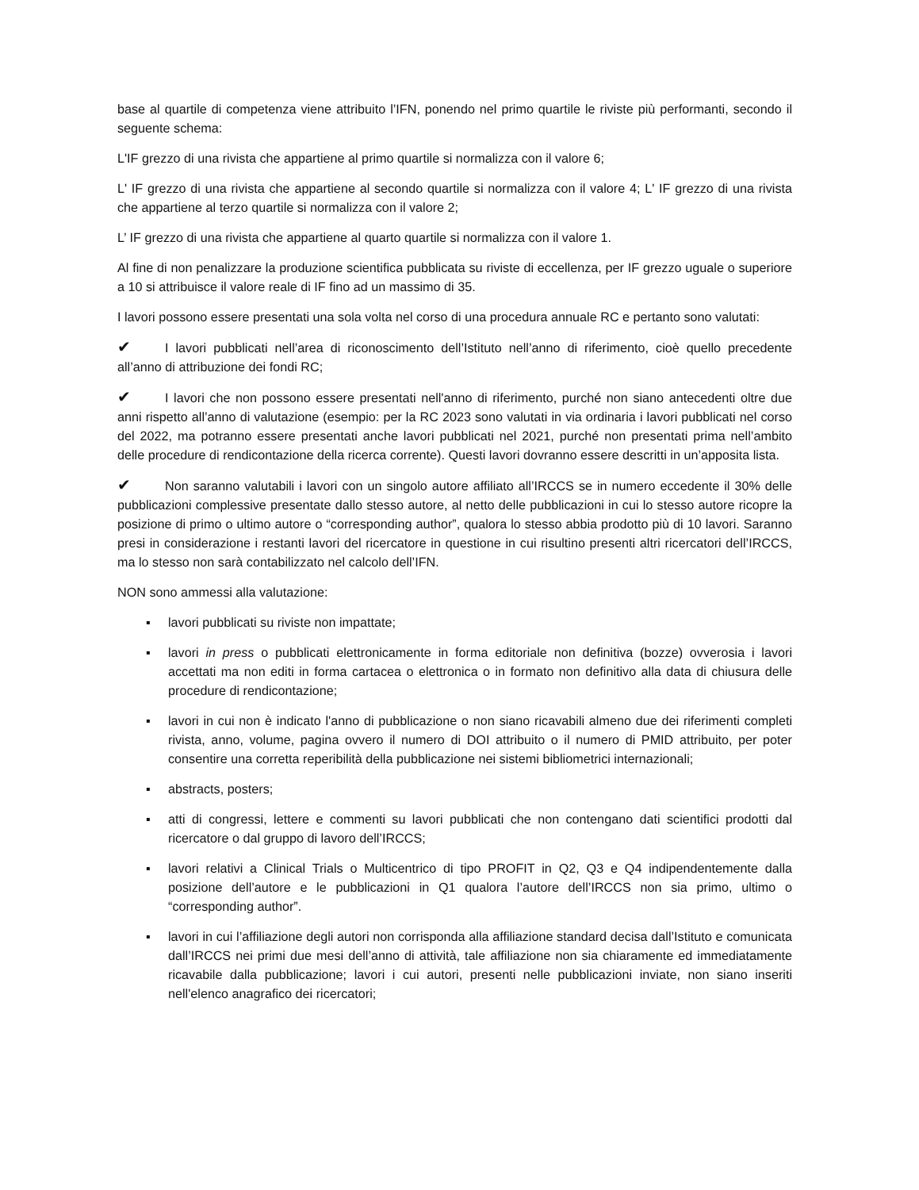base al quartile di competenza viene attribuito l’IFN, ponendo nel primo quartile le riviste più performanti, secondo il seguente schema:
L'IF grezzo di una rivista che appartiene al primo quartile si normalizza con il valore 6;
L' IF grezzo di una rivista che appartiene al secondo quartile si normalizza con il valore 4; L' IF grezzo di una rivista che appartiene al terzo quartile si normalizza con il valore 2;
L’ IF grezzo di una rivista che appartiene al quarto quartile si normalizza con il valore 1.
Al fine di non penalizzare la produzione scientifica pubblicata su riviste di eccellenza, per IF grezzo uguale o superiore a 10 si attribuisce il valore reale di IF fino ad un massimo di 35.
I lavori possono essere presentati una sola volta nel corso di una procedura annuale RC e pertanto sono valutati:
✔ I lavori pubblicati nell’area di riconoscimento dell’Istituto nell’anno di riferimento, cioè quello precedente all’anno di attribuzione dei fondi RC;
✔ I lavori che non possono essere presentati nell'anno di riferimento, purché non siano antecedenti oltre due anni rispetto all’anno di valutazione (esempio: per la RC 2023 sono valutati in via ordinaria i lavori pubblicati nel corso del 2022, ma potranno essere presentati anche lavori pubblicati nel 2021, purché non presentati prima nell’ambito delle procedure di rendicontazione della ricerca corrente). Questi lavori dovranno essere descritti in un’apposita lista.
✔ Non saranno valutabili i lavori con un singolo autore affiliato all’IRCCS se in numero eccedente il 30% delle pubblicazioni complessive presentate dallo stesso autore, al netto delle pubblicazioni in cui lo stesso autore ricopre la posizione di primo o ultimo autore o “corresponding author”, qualora lo stesso abbia prodotto più di 10 lavori. Saranno presi in considerazione i restanti lavori del ricercatore in questione in cui risultino presenti altri ricercatori dell’IRCCS, ma lo stesso non sarà contabilizzato nel calcolo dell’IFN.
NON sono ammessi alla valutazione:
▪ lavori pubblicati su riviste non impattate;
▪ lavori in press o pubblicati elettronicamente in forma editoriale non definitiva (bozze) ovverosia i lavori accettati ma non editi in forma cartacea o elettronica o in formato non definitivo alla data di chiusura delle procedure di rendicontazione;
▪ lavori in cui non è indicato l'anno di pubblicazione o non siano ricavabili almeno due dei riferimenti completi rivista, anno, volume, pagina ovvero il numero di DOI attribuito o il numero di PMID attribuito, per poter consentire una corretta reperibilità della pubblicazione nei sistemi bibliometrici internazionali;
▪ abstracts, posters;
▪ atti di congressi, lettere e commenti su lavori pubblicati che non contengano dati scientifici prodotti dal ricercatore o dal gruppo di lavoro dell’IRCCS;
▪ lavori relativi a Clinical Trials o Multicentrico di tipo PROFIT in Q2, Q3 e Q4 indipendentemente dalla posizione dell’autore e le pubblicazioni in Q1 qualora l’autore dell’IRCCS non sia primo, ultimo o “corresponding author”.
▪ lavori in cui l’affiliazione degli autori non corrisponda alla affiliazione standard decisa dall’Istituto e comunicata dall’IRCCS nei primi due mesi dell’anno di attività, tale affiliazione non sia chiaramente ed immediatamente ricavabile dalla pubblicazione; lavori i cui autori, presenti nelle pubblicazioni inviate, non siano inseriti nell'elenco anagrafico dei ricercatori;